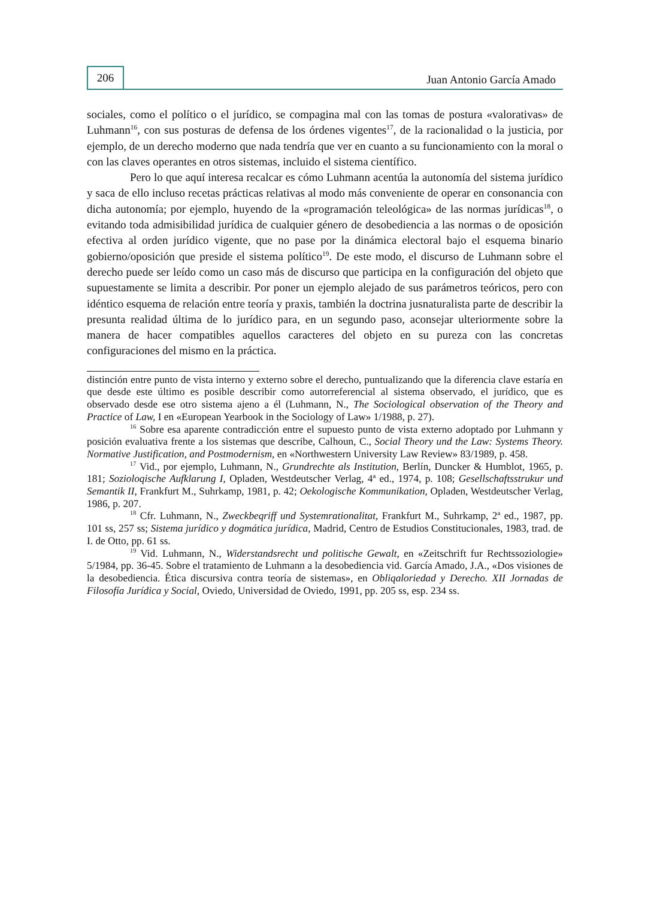206
Juan Antonio García Amado
sociales, como el político o el jurídico, se compagina mal con las tomas de postura «valorativas» de Luhmann<sup>16</sup>, con sus posturas de defensa de los órdenes vigentes<sup>17</sup>, de la racionalidad o la justicia, por ejemplo, de un derecho moderno que nada tendría que ver en cuanto a su funcionamiento con la moral o con las claves operantes en otros sistemas, incluido el sistema científico.
Pero lo que aquí interesa recalcar es cómo Luhmann acentúa la autonomía del sistema jurídico y saca de ello incluso recetas prácticas relativas al modo más conveniente de operar en consonancia con dicha autonomía; por ejemplo, huyendo de la «programación teleológica» de las normas jurídicas<sup>18</sup>, o evitando toda admisibilidad jurídica de cualquier género de desobediencia a las normas o de oposición efectiva al orden jurídico vigente, que no pase por la dinámica electoral bajo el esquema binario gobierno/oposición que preside el sistema político<sup>19</sup>. De este modo, el discurso de Luhmann sobre el derecho puede ser leído como un caso más de discurso que participa en la configuración del objeto que supuestamente se limita a describir. Por poner un ejemplo alejado de sus parámetros teóricos, pero con idéntico esquema de relación entre teoría y praxis, también la doctrina jusnaturalista parte de describir la presunta realidad última de lo jurídico para, en un segundo paso, aconsejar ulteriormente sobre la manera de hacer compatibles aquellos caracteres del objeto en su pureza con las concretas configuraciones del mismo en la práctica.
distinción entre punto de vista interno y externo sobre el derecho, puntualizando que la diferencia clave estaría en que desde este último es posible describir como autorreferencial al sistema observado, el jurídico, que es observado desde ese otro sistema ajeno a él (Luhmann, N., The Sociological observation of the Theory and Practice of Law, I en «European Yearbook in the Sociology of Law» 1/1988, p. 27).
<sup>16</sup> Sobre esa aparente contradicción entre el supuesto punto de vista externo adoptado por Luhmann y posición evaluativa frente a los sistemas que describe, Calhoun, C., Social Theory und the Law: Systems Theory. Normative Justification, and Postmodernism, en «Northwestern University Law Review» 83/1989, p. 458.
<sup>17</sup> Vid., por ejemplo, Luhmann, N., Grundrechte als Institution, Berlín, Duncker & Humblot, 1965, p. 181; Sozioloqische Aufklarung I, Opladen, Westdeutscher Verlag, 4ª ed., 1974, p. 108; Gesellschaftsstrukur und Semantik II, Frankfurt M., Suhrkamp, 1981, p. 42; Oekologische Kommunikation, Opladen, Westdeutscher Verlag, 1986, p. 207.
<sup>18</sup> Cfr. Luhmann, N., Zweckbeqriff und Systemrationalitat, Frankfurt M., Suhrkamp, 2ª ed., 1987, pp. 101 ss, 257 ss; Sistema jurídico y dogmática jurídica, Madrid, Centro de Estudios Constitucionales, 1983, trad. de I. de Otto, pp. 61 ss.
<sup>19</sup> Vid. Luhmann, N., Widerstandsrecht und politische Gewalt, en «Zeitschrift fur Rechtssoziologie» 5/1984, pp. 36-45. Sobre el tratamiento de Luhmann a la desobediencia vid. García Amado, J.A., «Dos visiones de la desobediencia. Ética discursiva contra teoría de sistemas», en Obliqaloriedad y Derecho. XII Jornadas de Filosofía Jurídica y Social, Oviedo, Universidad de Oviedo, 1991, pp. 205 ss, esp. 234 ss.